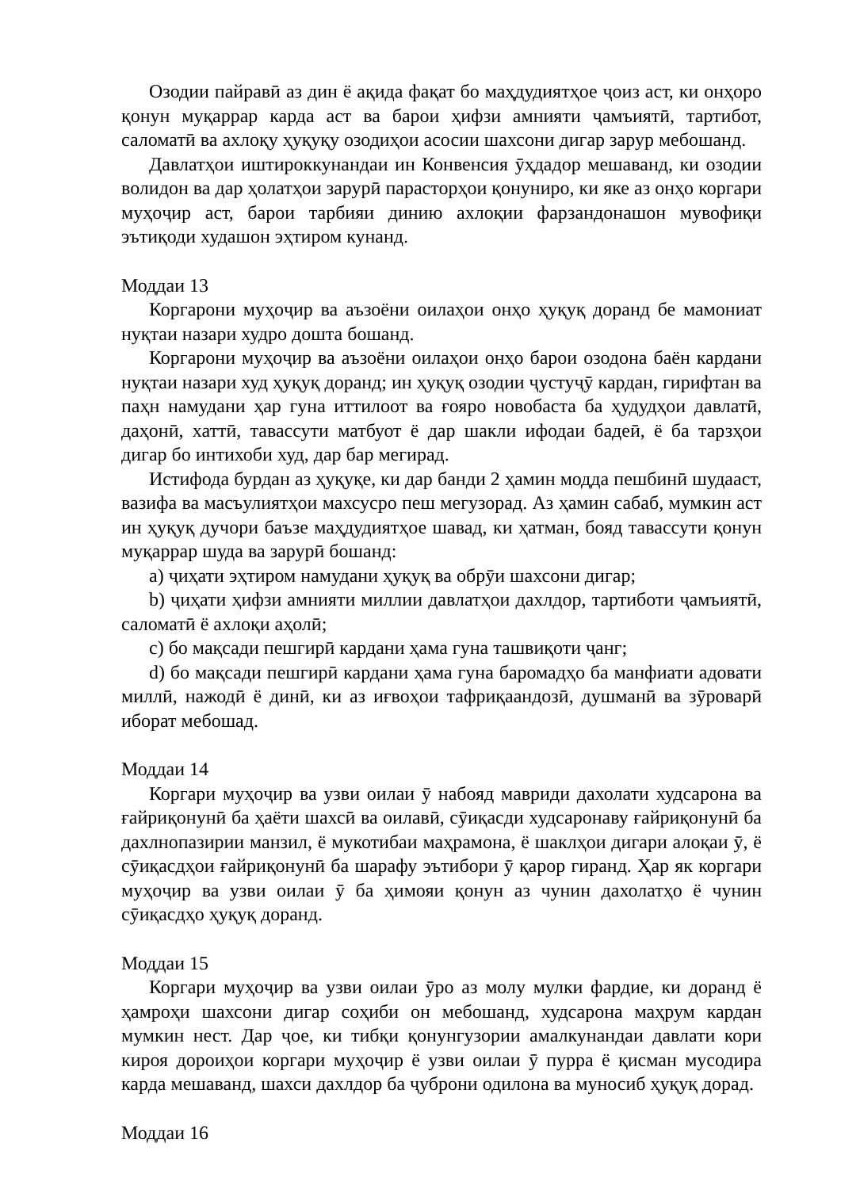Озодии пайравӣ аз дин ё ақида фақат бо маҳдудиятҳое ҷоиз аст, ки онҳоро қонун муқаррар карда аст ва барои ҳифзи амнияти ҷамъиятӣ, тартибот, саломатӣ ва ахлоқу ҳуқуқу озодиҳои асосии шахсони дигар зарур мебошанд.
Давлатҳои иштироккунандаи ин Конвенсия ӯҳдадор мешаванд, ки озодии волидон ва дар ҳолатҳои зарурӣ парасторҳои қонуниро, ки яке аз онҳо коргари муҳоҷир аст, барои тарбияи динию ахлоқии фарзандонашон мувофиқи эътиқоди худашон эҳтиром кунанд.
Моддаи 13
Коргарони муҳоҷир ва аъзоёни оилаҳои онҳо ҳуқуқ доранд бе мамониат нуқтаи назари худро дошта бошанд.
Коргарони муҳоҷир ва аъзоёни оилаҳои онҳо барои озодона баён кардани нуқтаи назари худ ҳуқуқ доранд; ин ҳуқуқ озодии ҷустуҷӯ кардан, гирифтан ва паҳн намудани ҳар гуна иттилоот ва ғояро новобаста ба ҳудудҳои давлатӣ, даҳонӣ, хаттӣ, тавассути матбуот ё дар шакли ифодаи бадеӣ, ё ба тарзҳои дигар бо интихоби худ, дар бар мегирад.
Истифода бурдан аз ҳуқуқе, ки дар банди 2 ҳамин модда пешбинӣ шудааст, вазифа ва масъулиятҳои махсусро пеш мегузорад. Аз ҳамин сабаб, мумкин аст ин ҳуқуқ дучори баъзе маҳдудиятҳое шавад, ки ҳатман, бояд тавассути қонун муқаррар шуда ва зарурӣ бошанд:
a) ҷиҳати эҳтиром намудани ҳуқуқ ва обрӯи шахсони дигар;
b) ҷиҳати ҳифзи амнияти миллии давлатҳои дахлдор, тартиботи ҷамъиятӣ, саломатӣ ё ахлоқи аҳолӣ;
c) бо мақсади пешгирӣ кардани ҳама гуна ташвиқоти ҷанг;
d) бо мақсади пешгирӣ кардани ҳама гуна баромадҳо ба манфиати адовати миллӣ, нажодӣ ё динӣ, ки аз иғвоҳои тафриқаандозӣ, душманӣ ва зӯроварӣ иборат мебошад.
Моддаи 14
Коргари муҳоҷир ва узви оилаи ӯ набояд мавриди дахолати худсарона ва ғайриқонунӣ ба ҳаёти шахсӣ ва оилавӣ, сӯиқасди худсаронаву ғайриқонунӣ ба дахлнопазирии манзил, ё мукотибаи маҳрамона, ё шаклҳои дигари алоқаи ӯ, ё сӯиқасдҳои ғайриқонунӣ ба шарафу эътибори ӯ қарор гиранд. Ҳар як коргари муҳоҷир ва узви оилаи ӯ ба ҳимояи қонун аз чунин дахолатҳо ё чунин сӯиқасдҳо ҳуқуқ доранд.
Моддаи 15
Коргари муҳоҷир ва узви оилаи ӯро аз молу мулки фардие, ки доранд ё ҳамроҳи шахсони дигар соҳиби он мебошанд, худсарона маҳрум кардан мумкин нест. Дар ҷое, ки тибқи қонунгузории амалкунандаи давлати кори кироя дороиҳои коргари муҳоҷир ё узви оилаи ӯ пурра ё қисман мусодира карда мешаванд, шахси дахлдор ба ҷуброни одилона ва муносиб ҳуқуқ дорад.
Моддаи 16